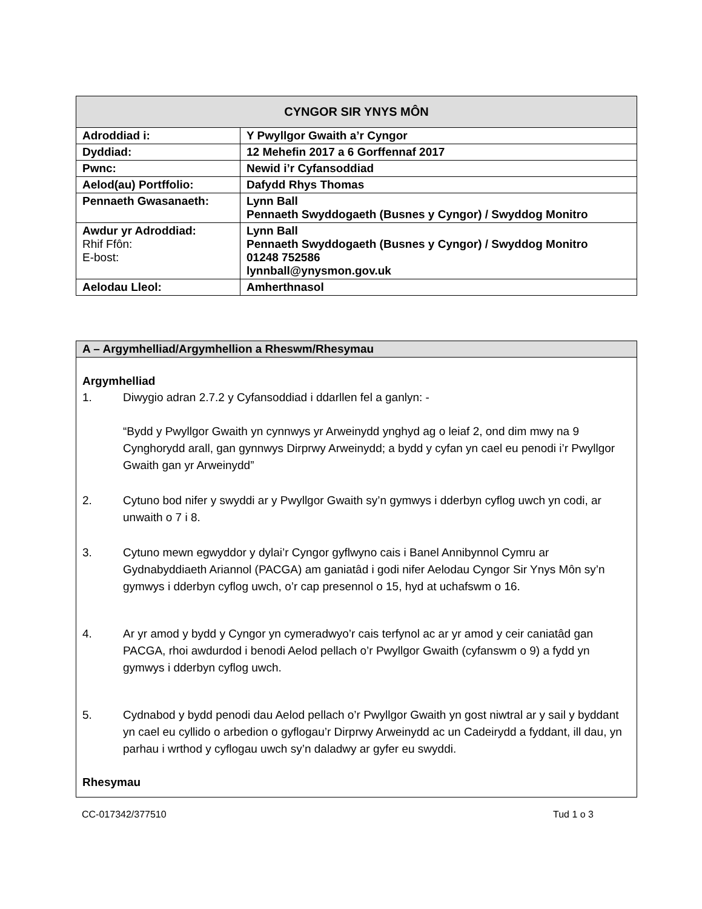| CYNGOR SIR YNYS MÔN | |
| --- | --- |
| Adroddiad i: | Y Pwyllgor Gwaith a’r Cyngor |
| Dyddiad: | 12 Mehefin 2017 a 6 Gorffennaf 2017 |
| Pwnc: | Newid i’r Cyfansoddiad |
| Aelod(au) Portffolio: | Dafydd Rhys Thomas |
| Pennaeth Gwasanaeth: | Lynn Ball Pennaeth Swyddogaeth (Busnes y Cyngor) / Swyddog Monitro |
| Awdur yr Adroddiad: Rhif Ffôn: E-bost: | Lynn Ball Pennaeth Swyddogaeth (Busnes y Cyngor) / Swyddog Monitro 01248 752586 lynnball@ynysmon.gov.uk |
| Aelodau Lleol: | Amherthnasol |
A – Argymhelliad/Argymhellion a Rheswm/Rhesymau
Argymhelliad
1. Diwygio adran 2.7.2 y Cyfansoddiad i ddarllen fel a ganlyn: -
“Bydd y Pwyllgor Gwaith yn cynnwys yr Arweinydd ynghyd ag o leiaf 2, ond dim mwy na 9 Cynghorydd arall, gan gynnwys Dirprwy Arweinydd; a bydd y cyfan yn cael eu penodi i’r Pwyllgor Gwaith gan yr Arweinydd”
2. Cytuno bod nifer y swyddi ar y Pwyllgor Gwaith sy’n gymwys i dderbyn cyflog uwch yn codi, ar unwaith o 7 i 8.
3. Cytuno mewn egwyddor y dylai’r Cyngor gyflwyno cais i Banel Annibynnol Cymru ar Gydnabyddiaeth Ariannol (PACGA) am ganiatâd i godi nifer Aelodau Cyngor Sir Ynys Môn sy’n gymwys i dderbyn cyflog uwch, o’r cap presennol o 15, hyd at uchafswm o 16.
4. Ar yr amod y bydd y Cyngor yn cymeradwyo’r cais terfynol ac ar yr amod y ceir caniatâd gan PACGA, rhoi awdurdod i benodi Aelod pellach o’r Pwyllgor Gwaith (cyfanswm o 9) a fydd yn gymwys i dderbyn cyflog uwch.
5. Cydnabod y bydd penodi dau Aelod pellach o’r Pwyllgor Gwaith yn gost niwtral ar y sail y byddant yn cael eu cyllido o arbedion o gyflogau’r Dirprwy Arweinydd ac un Cadeirydd a fyddant, ill dau, yn parhau i wrthod y cyflogau uwch sy’n daladwy ar gyfer eu swyddi.
Rhesymau
CC-017342/377510 Tud 1 o 3